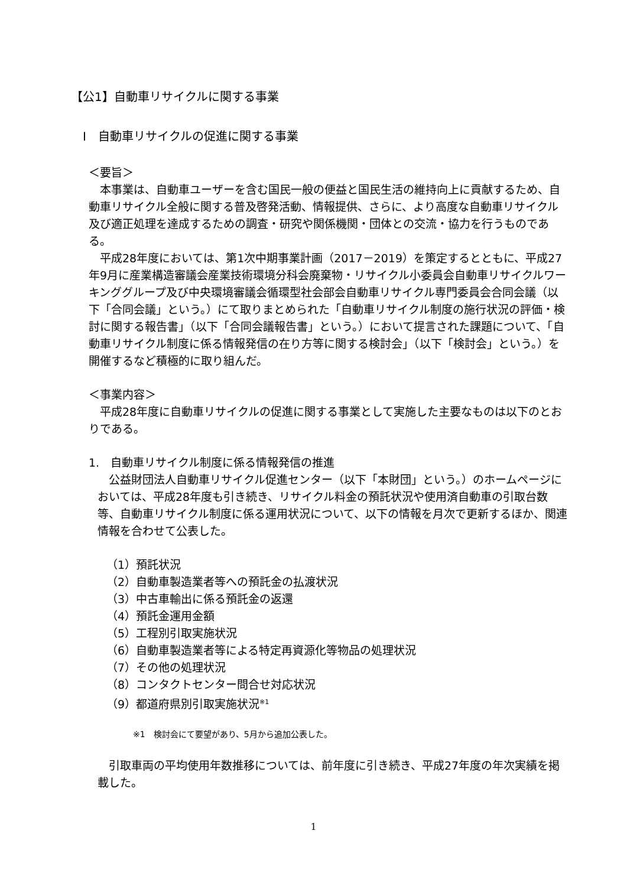【公1】自動車リサイクルに関する事業
Ⅰ　自動車リサイクルの促進に関する事業
＜要旨＞
　本事業は、自動車ユーザーを含む国民一般の便益と国民生活の維持向上に貢献するため、自動車リサイクル全般に関する普及啓発活動、情報提供、さらに、より高度な自動車リサイクル及び適正処理を達成するための調査・研究や関係機関・団体との交流・協力を行うものである。
　平成28年度においては、第1次中期事業計画（2017－2019）を策定するとともに、平成27年9月に産業構造審議会産業技術環境分科会廃棄物・リサイクル小委員会自動車リサイクルワーキンググループ及び中央環境審議会循環型社会部会自動車リサイクル専門委員会合同会議（以下「合同会議」という。）にて取りまとめられた「自動車リサイクル制度の施行状況の評価・検討に関する報告書」（以下「合同会議報告書」という。）において提言された課題について、「自動車リサイクル制度に係る情報発信の在り方等に関する検討会」（以下「検討会」という。）を開催するなど積極的に取り組んだ。
＜事業内容＞
　平成28年度に自動車リサイクルの促進に関する事業として実施した主要なものは以下のとおりである。
1.　自動車リサイクル制度に係る情報発信の推進
　公益財団法人自動車リサイクル促進センター（以下「本財団」という。）のホームページにおいては、平成28年度も引き続き、リサイクル料金の預託状況や使用済自動車の引取台数等、自動車リサイクル制度に係る運用状況について、以下の情報を月次で更新するほか、関連情報を合わせて公表した。
（1）預託状況
（2）自動車製造業者等への預託金の払渡状況
（3）中古車輸出に係る預託金の返還
（4）預託金運用金額
（5）工程別引取実施状況
（6）自動車製造業者等による特定再資源化等物品の処理状況
（7）その他の処理状況
（8）コンタクトセンター問合せ対応状況
（9）都道府県別引取実施状況<sup>※1</sup>
※1　検討会にて要望があり、5月から追加公表した。
　引取車両の平均使用年数推移については、前年度に引き続き、平成27年度の年次実績を掲載した。
1